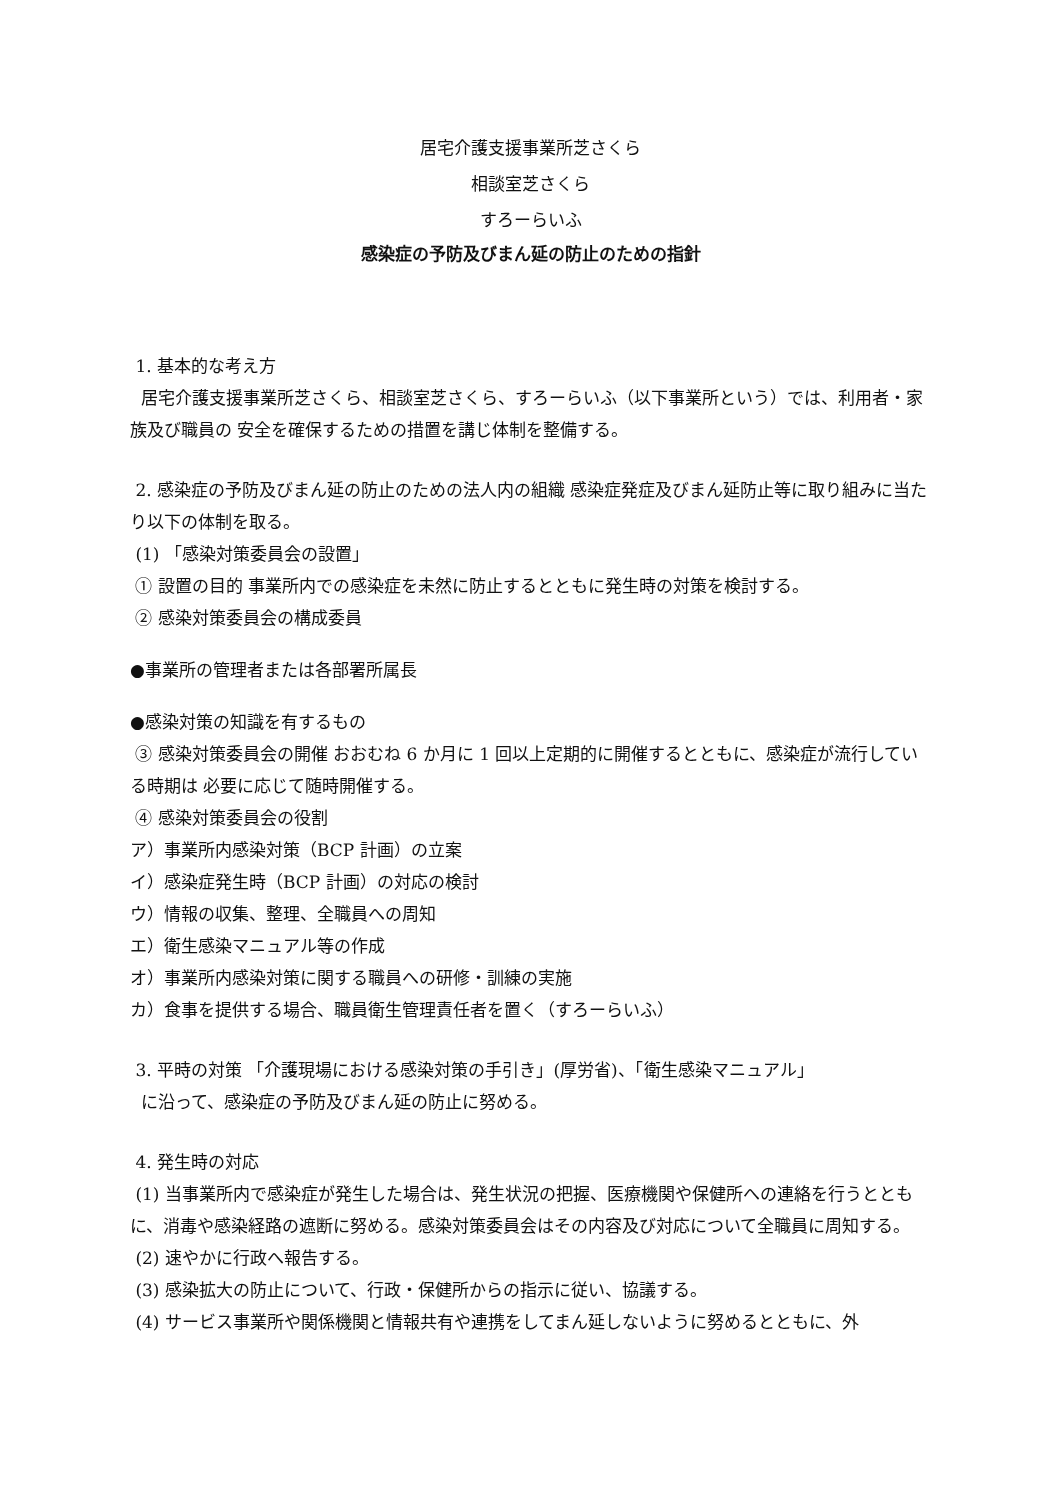居宅介護支援事業所芝さくら
相談室芝さくら
すろーらいふ
感染症の予防及びまん延の防止のための指針
1. 基本的な考え方
居宅介護支援事業所芝さくら、相談室芝さくら、すろーらいふ（以下事業所という）では、利用者・家族及び職員の 安全を確保するための措置を講じ体制を整備する。
2. 感染症の予防及びまん延の防止のための法人内の組織 感染症発症及びまん延防止等に取り組みに当たり以下の体制を取る。
(1) 「感染対策委員会の設置」
① 設置の目的 事業所内での感染症を未然に防止するとともに発生時の対策を検討する。
② 感染対策委員会の構成委員
●事業所の管理者または各部署所属長
●感染対策の知識を有するもの
③ 感染対策委員会の開催 おおむね 6 か月に 1 回以上定期的に開催するとともに、感染症が流行している時期は 必要に応じて随時開催する。
④ 感染対策委員会の役割
ア）事業所内感染対策（BCP 計画）の立案
イ）感染症発生時（BCP 計画）の対応の検討
ウ）情報の収集、整理、全職員への周知
エ）衛生感染マニュアル等の作成
オ）事業所内感染対策に関する職員への研修・訓練の実施
カ）食事を提供する場合、職員衛生管理責任者を置く（すろーらいふ）
3. 平時の対策 「介護現場における感染対策の手引き」(厚労省)、「衛生感染マニュアル」
に沿って、感染症の予防及びまん延の防止に努める。
4. 発生時の対応
(1) 当事業所内で感染症が発生した場合は、発生状況の把握、医療機関や保健所への連絡を行うとともに、消毒や感染経路の遮断に努める。感染対策委員会はその内容及び対応について全職員に周知する。
(2) 速やかに行政へ報告する。
(3) 感染拡大の防止について、行政・保健所からの指示に従い、協議する。
(4) サービス事業所や関係機関と情報共有や連携をしてまん延しないように努めるとともに、外